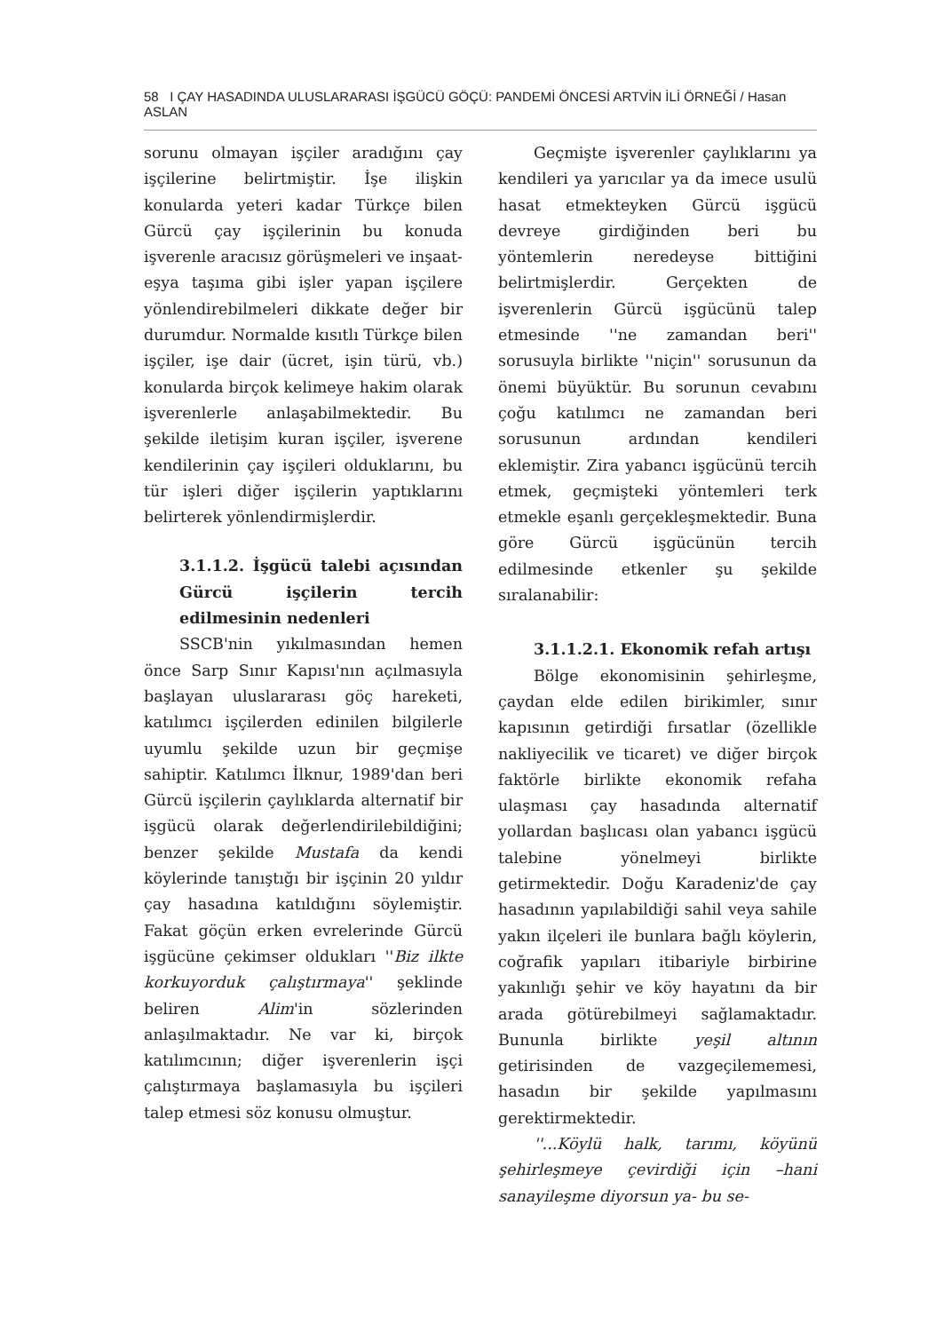58 I ÇAY HASADINDA ULUSLARARASI İŞGÜCÜ GÖÇÜ: PANDEMİ ÖNCESİ ARTVİN İLİ ÖRNEĞİ / Hasan ASLAN
sorunu olmayan işçiler aradığını çay işçilerine belirtmiştir. İşe ilişkin konularda yeteri kadar Türkçe bilen Gürcü çay işçilerinin bu konuda işverenle aracısız görüşmeleri ve inşaat-eşya taşıma gibi işler yapan işçilere yönlendirebilmeleri dikkate değer bir durumdur. Normalde kısıtlı Türkçe bilen işçiler, işe dair (ücret, işin türü, vb.) konularda birçok kelimeye hakim olarak işverenlerle anlaşabilmektedir. Bu şekilde iletişim kuran işçiler, işverene kendilerinin çay işçileri olduklarını, bu tür işleri diğer işçilerin yaptıklarını belirterek yönlendirmişlerdir.
3.1.1.2. İşgücü talebi açısından Gürcü işçilerin tercih edilmesinin nedenleri
SSCB'nin yıkılmasından hemen önce Sarp Sınır Kapısı'nın açılmasıyla başlayan uluslararası göç hareketi, katılımcı işçilerden edinilen bilgilerle uyumlu şekilde uzun bir geçmişe sahiptir. Katılımcı İlknur, 1989'dan beri Gürcü işçilerin çaylıklarda alternatif bir işgücü olarak değerlendirilebildiğini; benzer şekilde Mustafa da kendi köylerinde tanıştığı bir işçinin 20 yıldır çay hasadına katıldığını söylemiştir. Fakat göçün erken evrelerinde Gürcü işgücüne çekimser oldukları ''Biz ilkte korkuyorduk çalıştırmaya'' şeklinde beliren Alim'in sözlerinden anlaşılmaktadır. Ne var ki, birçok katılımcının; diğer işverenlerin işçi çalıştırmaya başlamasıyla bu işçileri talep etmesi söz konusu olmuştur.
Geçmişte işverenler çaylıklarını ya kendileri ya yarıcılar ya da imece usulü hasat etmekteyken Gürcü işgücü devreye girdiğinden beri bu yöntemlerin neredeyse bittiğini belirtmişlerdir. Gerçekten de işverenlerin Gürcü işgücünü talep etmesinde ''ne zamandan beri'' sorusuyla birlikte ''niçin'' sorusunun da önemi büyüktür. Bu sorunun cevabını çoğu katılımcı ne zamandan beri sorusunun ardından kendileri eklemiştir. Zira yabancı işgücünü tercih etmek, geçmişteki yöntemleri terk etmekle eşanlı gerçekleşmektedir. Buna göre Gürcü işgücünün tercih edilmesinde etkenler şu şekilde sıralanabilir:
3.1.1.2.1. Ekonomik refah artışı
Bölge ekonomisinin şehirleşme, çaydan elde edilen birikimler, sınır kapısının getirdiği fırsatlar (özellikle nakliyecilik ve ticaret) ve diğer birçok faktörle birlikte ekonomik refaha ulaşması çay hasadında alternatif yollardan başlıcası olan yabancı işgücü talebine yönelmeyi birlikte getirmektedir. Doğu Karadeniz'de çay hasadının yapılabildiği sahil veya sahile yakın ilçeleri ile bunlara bağlı köylerin, coğrafik yapıları itibariyle birbirine yakınlığı şehir ve köy hayatını da bir arada götürebilmeyi sağlamaktadır. Bununla birlikte yeşil altının getirisinden de vazgeçilememesi, hasadın bir şekilde yapılmasını gerektirmektedir.
''...Köylü halk, tarımı, köyünü şehirleşmeye çevirdiği için –hani sanayileşme diyorsun ya- bu se-